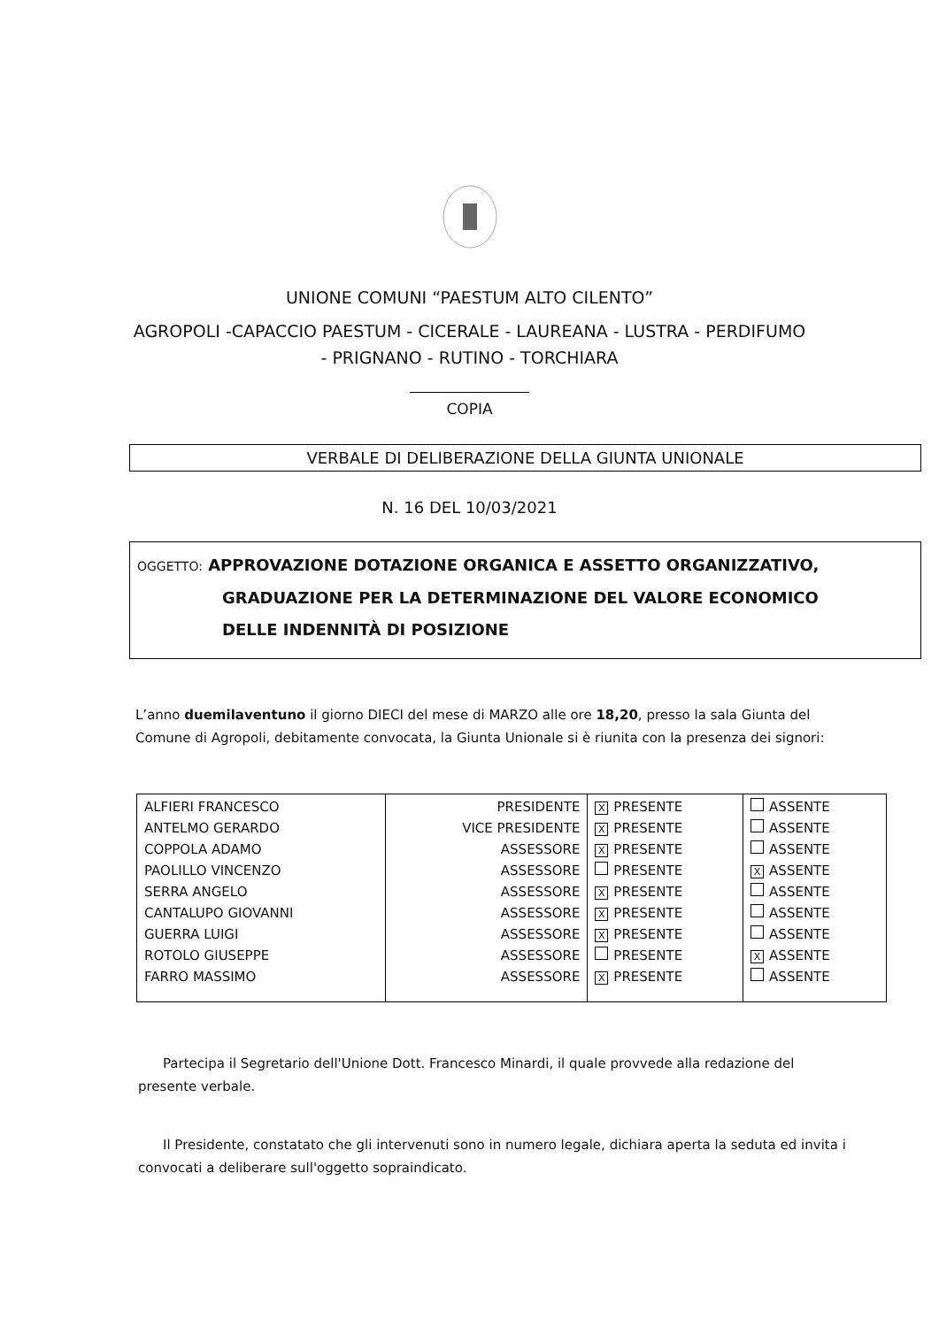UNIONE COMUNI “PAESTUM ALTO CILENTO”
AGROPOLI -CAPACCIO PAESTUM - CICERALE - LAUREANA - LUSTRA - PERDIFUMO
- PRIGNANO - RUTINO - TORCHIARA
COPIA
VERBALE DI DELIBERAZIONE DELLA GIUNTA UNIONALE
N. 16 DEL 10/03/2021
OGGETTO: APPROVAZIONE DOTAZIONE ORGANICA E ASSETTO ORGANIZZATIVO,
GRADUAZIONE PER LA DETERMINAZIONE DEL VALORE ECONOMICO
DELLE INDENNITÀ DI POSIZIONE
L’anno duemilaventuno il giorno DIECI del mese di MARZO alle ore 18,20, presso la sala Giunta del Comune di Agropoli, debitamente convocata, la Giunta Unionale si è riunita con la presenza dei signori:
| ALFIERI FRANCESCO ANTELMO GERARDO COPPOLA ADAMO PAOLILLO VINCENZO SERRA ANGELO CANTALUPO GIOVANNI GUERRA LUIGI ROTOLO GIUSEPPE FARRO MASSIMO | PRESIDENTE VICE PRESIDENTE ASSESSORE ASSESSORE ASSESSORE ASSESSORE ASSESSORE ASSESSORE ASSESSORE | X PRESENTE X PRESENTE X PRESENTE PRESENTE X PRESENTE X PRESENTE X PRESENTE PRESENTE X PRESENTE | ASSENTE ASSENTE ASSENTE X ASSENTE ASSENTE ASSENTE ASSENTE X ASSENTE ASSENTE |
Partecipa il Segretario dell'Unione Dott. Francesco Minardi, il quale provvede alla redazione del presente verbale.
Il Presidente, constatato che gli intervenuti sono in numero legale, dichiara aperta la seduta ed invita i convocati a deliberare sull'oggetto sopraindicato.